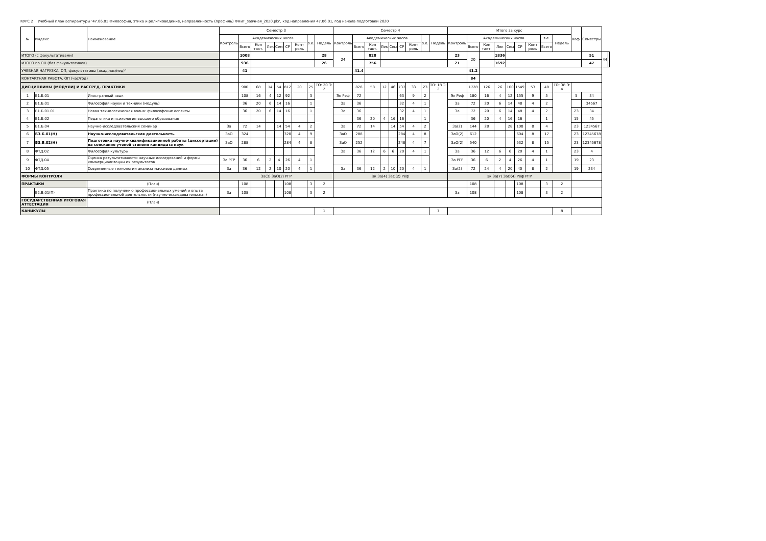КУРС 2 Учебный план аспирантуры '47.06.01 Философия, этика и религиоведение, направленность (профиль) ФНиТ_заочная_2020.plx', код направления 47.06.01, год начала подготовки 2020
| № | Индекс | Наименование | Семестр 3 | | | | | | | | | Семестр 4 | | | | | | | | | Итого за курс | | | | | | | | | Каф. | Семестры | | |
| --- | --- | --- | --- | --- | --- | --- | --- | --- | --- | --- | --- | --- | --- | --- | --- | --- | --- | --- | --- | --- | --- | --- | --- | --- | --- | --- | --- | --- | --- | --- | --- | --- | --- |
| | | | Контроль | Академических часов | | | | | | з.е. | Недель | Контроль | Академических часов | | | | | | з.е. | Недель | Контроль | Академических часов | | | | | | з.е. | Недель | | | | |
| | | | | Всего | Кон такт. | Лек | Сем | СР | Конт роль | | | | Всего | Кон такт. | Лек | Сем | СР | Конт роль | | | | Всего | Кон такт. | Лек | Сем | СР | Конт роль | Всего | | | | | |
| ИТОГО (с факультативами) | | | | 1008 | | | | | | | 28 | 24 | | 828 | | | | | | | 23 | 20 | | 1836 | | | | | | | 51 | 44 | |
| ИТОГО по ОП (без факультативов) | | | | 936 | | | | | | | 26 | | | 756 | | | | | | | 21 | | | 1692 | | | | | | | 47 | | |
| УЧЕБНАЯ НАГРУЗКА, ОП, факультативы (акад.час/нед)" | | | | 41 | | | | | | | | | 41.4 | | | | | | | | | 41.2 | | | | | | | | | | | |
| КОНТАКТНАЯ РАБОТА, ОП (час/год) | | | | | | | | | | | | | | | | | | | | | | 84 | | | | | | | | | | | |
| ДИСЦИПЛИНЫ (МОДУЛИ) И РАССРЕД. ПРАКТИКИ | | | | 900 | 68 | 14 | 54 | 812 | 20 | 25 | ТО: 20 Э: 2 | | 828 | 58 | 12 | 46 | 737 | 33 | 23 | ТО: 18 Э: 2 | | 1728 | 126 | 26 | 100 | 1549 | 53 | 48 | ТО: 38 Э: 4 | | | | |
| 1 | Б1.Б.01 | Иностранный язык | | 108 | 16 | 4 | 12 | 92 | | 3 | | Эк Реф | 72 | | | | 63 | 9 | 2 | | Эк Реф | 180 | 16 | 4 | 12 | 155 | 9 | 5 | | 5 | 34 | | |
| 2 | Б1.Б.01 | Философия науки и техники (модуль) | | 36 | 20 | 6 | 14 | 16 | | 1 | | За | 36 | | | | 32 | 4 | 1 | | За | 72 | 20 | 6 | 14 | 48 | 4 | 2 | | | 34567 | | |
| 3 | Б1.Б.01.01 | Новая технологическая волна: философские аспекты | | 36 | 20 | 6 | 14 | 16 | | 1 | | За | 36 | | | | 32 | 4 | 1 | | За | 72 | 20 | 6 | 14 | 48 | 4 | 2 | | 23 | 34 | | |
| 4 | Б1.Б.02 | Педагогика и психология высшего образования | | | | | | | | | | | 36 | 20 | 4 | 16 | 16 | | 1 | | | 36 | 20 | 4 | 16 | 16 | | 1 | | 15 | 45 | | |
| 5 | Б1.Б.04 | Научно-исследовательский семинар | За | 72 | 14 | | 14 | 54 | 4 | 2 | | За | 72 | 14 | | 14 | 54 | 4 | 2 | | За(2) | 144 | 28 | | 28 | 108 | 8 | 4 | | 23 | 1234567 | | |
| 6 | Б3.Б.01(Н) | Научно-исследовательская деятельность | ЗаО | 324 | | | | 320 | 4 | 9 | | ЗаО | 288 | | | | 284 | 4 | 8 | | ЗаО(2) | 612 | | | | 604 | 8 | 17 | | 23 | 12345678 | | |
| 7 | Б3.Б.02(Н) | Подготовка научно-квалификационной работы (диссертации) на соискание ученой степени кандидата наук | ЗаО | 288 | | | | 284 | 4 | 8 | | ЗаО | 252 | | | | 248 | 4 | 7 | | ЗаО(2) | 540 | | | | 532 | 8 | 15 | | 23 | 12345678 | | |
| 8 | ФТД.02 | Философия культуры | | | | | | | | | | За | 36 | 12 | 6 | 6 | 20 | 4 | 1 | | За | 36 | 12 | 6 | 6 | 20 | 4 | 1 | | 23 | 4 | | |
| 9 | ФТД.04 | Оценка результативности научных исследований и формы коммерциализации их результатов | За РГР | 36 | 6 | 2 | 4 | 26 | 4 | 1 | | | | | | | | | | | За РГР | 36 | 6 | 2 | 4 | 26 | 4 | 1 | | 19 | 23 | | |
| 10 | ФТД.05 | Современные технологии анализа массивов данных | За | 36 | 12 | 2 | 10 | 20 | 4 | 1 | | За | 36 | 12 | 2 | 10 | 20 | 4 | 1 | | За(2) | 72 | 24 | 4 | 20 | 40 | 8 | 2 | | 19 | 234 | | |
| ФОРМЫ КОНТРОЛЯ | | | За(3) ЗаО(2) РГР | | | | | | | | | Эк За(4) ЗаО(2) Реф | | | | | | | | | Эк За(7) ЗаО(4) Реф РГР | | | | | | | | | | | | |
| ПРАКТИКИ | | (План) | | 108 | | | | 108 | | 3 | 2 | | | | | | | | | | | 108 | | | | 108 | | 3 | 2 | | | | |
| | Б2.В.01(П) | Практика по получению профессиональных умений и опыта профессиональной деятельности (научно-исследовательская) | За | 108 | | | | 108 | | 3 | 2 | | | | | | | | | | За | 108 | | | | 108 | | 3 | 2 | | | | |
| ГОСУДАРСТВЕННАЯ ИТОГОВАЯ АТТЕСТАЦИЯ | | (План) | | | | | | | | | | | | | | | | | | | | | | | | | | | | | | | |
| КАНИКУЛЫ | | | | | | | | | | | 1 | | | | | | | | | 7 | | | | | | | | | 8 | | | | |